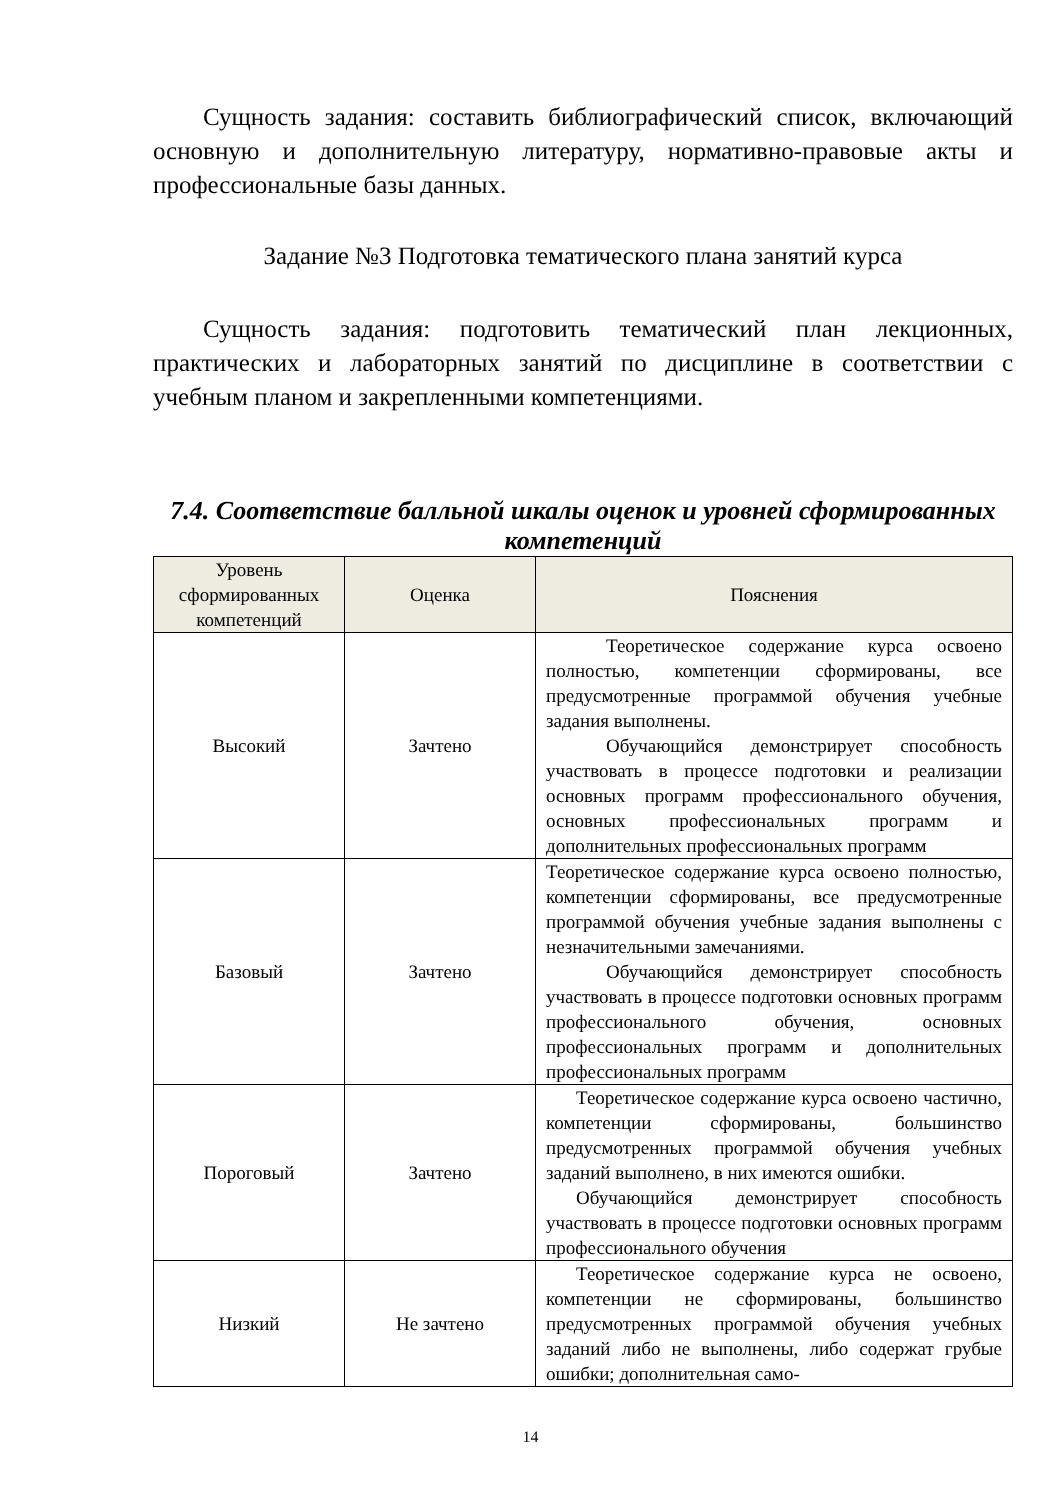Сущность задания: составить библиографический список, включающий основную и дополнительную литературу, нормативно-правовые акты и профессиональные базы данных.
Задание №3 Подготовка тематического плана занятий курса
Сущность задания: подготовить тематический план лекционных, практических и лабораторных занятий по дисциплине в соответствии с учебным планом и закрепленными компетенциями.
7.4. Соответствие балльной шкалы оценок и уровней сформированных компетенций
| Уровень сформированных компетенций | Оценка | Пояснения |
| --- | --- | --- |
| Высокий | Зачтено | Теоретическое содержание курса освоено полностью, компетенции сформированы, все предусмотренные программой обучения учебные задания выполнены. Обучающийся демонстрирует способность участвовать в процессе подготовки и реализации основных программ профессионального обучения, основных профессиональных программ и дополнительных профессиональных программ |
| Базовый | Зачтено | Теоретическое содержание курса освоено полностью, компетенции сформированы, все предусмотренные программой обучения учебные задания выполнены с незначительными замечаниями. Обучающийся демонстрирует способность участвовать в процессе подготовки основных программ профессионального обучения, основных профессиональных программ и дополнительных профессиональных программ |
| Пороговый | Зачтено | Теоретическое содержание курса освоено частично, компетенции сформированы, большинство предусмотренных программой обучения учебных заданий выполнено, в них имеются ошибки. Обучающийся демонстрирует способность участвовать в процессе подготовки основных программ профессионального обучения |
| Низкий | Не зачтено | Теоретическое содержание курса не освоено, компетенции не сформированы, большинство предусмотренных программой обучения учебных заданий либо не выполнены, либо содержат грубые ошибки; дополнительная само- |
14